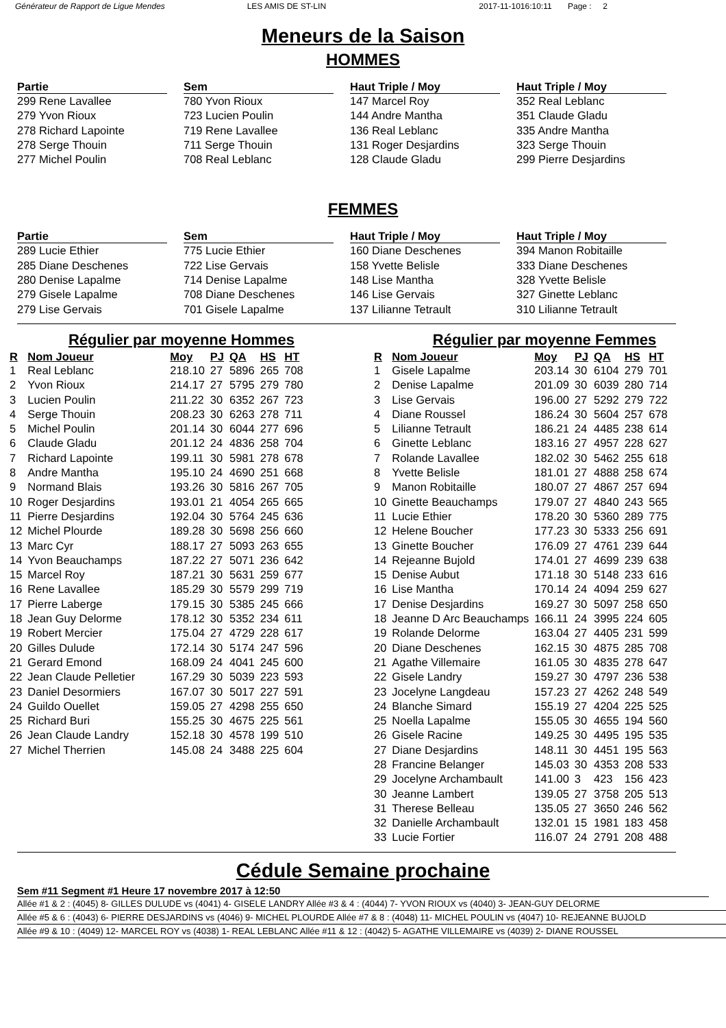Générateur de Rapport de Ligue Mendes LES AMIS DE ST-LIN 2017-11-1016:10:11 Page : 2
Meneurs de la Saison
HOMMES
| Partie |
| --- |
| 299 Rene Lavallee |
| 279 Yvon Rioux |
| 278 Richard Lapointe |
| 278 Serge Thouin |
| 277 Michel Poulin |
| Sem |
| --- |
| 780 Yvon Rioux |
| 723 Lucien Poulin |
| 719 Rene Lavallee |
| 711 Serge Thouin |
| 708 Real Leblanc |
| Haut Triple / Moy |
| --- |
| 147 Marcel Roy |
| 144 Andre Mantha |
| 136 Real Leblanc |
| 131 Roger Desjardins |
| 128 Claude Gladu |
| Haut Triple / Moy |
| --- |
| 352 Real Leblanc |
| 351 Claude Gladu |
| 335 Andre Mantha |
| 323 Serge Thouin |
| 299 Pierre Desjardins |
FEMMES
| Partie |
| --- |
| 289 Lucie Ethier |
| 285 Diane Deschenes |
| 280 Denise Lapalme |
| 279 Gisele Lapalme |
| 279 Lise Gervais |
| Sem |
| --- |
| 775 Lucie Ethier |
| 722 Lise Gervais |
| 714 Denise Lapalme |
| 708 Diane Deschenes |
| 701 Gisele Lapalme |
| Haut Triple / Moy |
| --- |
| 160 Diane Deschenes |
| 158 Yvette Belisle |
| 148 Lise Mantha |
| 146 Lise Gervais |
| 137 Lilianne Tetrault |
| Haut Triple / Moy |
| --- |
| 394 Manon Robitaille |
| 333 Diane Deschenes |
| 328 Yvette Belisle |
| 327 Ginette Leblanc |
| 310 Lilianne Tetrault |
Régulier par moyenne Hommes
| R | Nom Joueur | Moy | PJ | QA | HS | HT |
| --- | --- | --- | --- | --- | --- | --- |
| 1 | Real Leblanc | 218.10 | 27 | 5896 | 265 | 708 |
| 2 | Yvon Rioux | 214.17 | 27 | 5795 | 279 | 780 |
| 3 | Lucien Poulin | 211.22 | 30 | 6352 | 267 | 723 |
| 4 | Serge Thouin | 208.23 | 30 | 6263 | 278 | 711 |
| 5 | Michel Poulin | 201.14 | 30 | 6044 | 277 | 696 |
| 6 | Claude Gladu | 201.12 | 24 | 4836 | 258 | 704 |
| 7 | Richard Lapointe | 199.11 | 30 | 5981 | 278 | 678 |
| 8 | Andre Mantha | 195.10 | 24 | 4690 | 251 | 668 |
| 9 | Normand Blais | 193.26 | 30 | 5816 | 267 | 705 |
| 10 | Roger Desjardins | 193.01 | 21 | 4054 | 265 | 665 |
| 11 | Pierre Desjardins | 192.04 | 30 | 5764 | 245 | 636 |
| 12 | Michel Plourde | 189.28 | 30 | 5698 | 256 | 660 |
| 13 | Marc Cyr | 188.17 | 27 | 5093 | 263 | 655 |
| 14 | Yvon Beauchamps | 187.22 | 27 | 5071 | 236 | 642 |
| 15 | Marcel Roy | 187.21 | 30 | 5631 | 259 | 677 |
| 16 | Rene Lavallee | 185.29 | 30 | 5579 | 299 | 719 |
| 17 | Pierre Laberge | 179.15 | 30 | 5385 | 245 | 666 |
| 18 | Jean Guy Delorme | 178.12 | 30 | 5352 | 234 | 611 |
| 19 | Robert Mercier | 175.04 | 27 | 4729 | 228 | 617 |
| 20 | Gilles Dulude | 172.14 | 30 | 5174 | 247 | 596 |
| 21 | Gerard Emond | 168.09 | 24 | 4041 | 245 | 600 |
| 22 | Jean Claude Pelletier | 167.29 | 30 | 5039 | 223 | 593 |
| 23 | Daniel Desormiers | 167.07 | 30 | 5017 | 227 | 591 |
| 24 | Guildo Ouellet | 159.05 | 27 | 4298 | 255 | 650 |
| 25 | Richard Buri | 155.25 | 30 | 4675 | 225 | 561 |
| 26 | Jean Claude Landry | 152.18 | 30 | 4578 | 199 | 510 |
| 27 | Michel Therrien | 145.08 | 24 | 3488 | 225 | 604 |
Régulier par moyenne Femmes
| R | Nom Joueur | Moy | PJ | QA | HS | HT |
| --- | --- | --- | --- | --- | --- | --- |
| 1 | Gisele Lapalme | 203.14 | 30 | 6104 | 279 | 701 |
| 2 | Denise Lapalme | 201.09 | 30 | 6039 | 280 | 714 |
| 3 | Lise Gervais | 196.00 | 27 | 5292 | 279 | 722 |
| 4 | Diane Roussel | 186.24 | 30 | 5604 | 257 | 678 |
| 5 | Lilianne Tetrault | 186.21 | 24 | 4485 | 238 | 614 |
| 6 | Ginette Leblanc | 183.16 | 27 | 4957 | 228 | 627 |
| 7 | Rolande Lavallee | 182.02 | 30 | 5462 | 255 | 618 |
| 8 | Yvette Belisle | 181.01 | 27 | 4888 | 258 | 674 |
| 9 | Manon Robitaille | 180.07 | 27 | 4867 | 257 | 694 |
| 10 | Ginette Beauchamps | 179.07 | 27 | 4840 | 243 | 565 |
| 11 | Lucie Ethier | 178.20 | 30 | 5360 | 289 | 775 |
| 12 | Helene Boucher | 177.23 | 30 | 5333 | 256 | 691 |
| 13 | Ginette Boucher | 176.09 | 27 | 4761 | 239 | 644 |
| 14 | Rejeanne Bujold | 174.01 | 27 | 4699 | 239 | 638 |
| 15 | Denise Aubut | 171.18 | 30 | 5148 | 233 | 616 |
| 16 | Lise Mantha | 170.14 | 24 | 4094 | 259 | 627 |
| 17 | Denise Desjardins | 169.27 | 30 | 5097 | 258 | 650 |
| 18 | Jeanne D Arc Beauchamps | 166.11 | 24 | 3995 | 224 | 605 |
| 19 | Rolande Delorme | 163.04 | 27 | 4405 | 231 | 599 |
| 20 | Diane Deschenes | 162.15 | 30 | 4875 | 285 | 708 |
| 21 | Agathe Villemaire | 161.05 | 30 | 4835 | 278 | 647 |
| 22 | Gisele Landry | 159.27 | 30 | 4797 | 236 | 538 |
| 23 | Jocelyne Langdeau | 157.23 | 27 | 4262 | 248 | 549 |
| 24 | Blanche Simard | 155.19 | 27 | 4204 | 225 | 525 |
| 25 | Noella Lapalme | 155.05 | 30 | 4655 | 194 | 560 |
| 26 | Gisele Racine | 149.25 | 30 | 4495 | 195 | 535 |
| 27 | Diane Desjardins | 148.11 | 30 | 4451 | 195 | 563 |
| 28 | Francine Belanger | 145.03 | 30 | 4353 | 208 | 533 |
| 29 | Jocelyne Archambault | 141.00 | 3 | 423 | 156 | 423 |
| 30 | Jeanne Lambert | 139.05 | 27 | 3758 | 205 | 513 |
| 31 | Therese Belleau | 135.05 | 27 | 3650 | 246 | 562 |
| 32 | Danielle Archambault | 132.01 | 15 | 1981 | 183 | 458 |
| 33 | Lucie Fortier | 116.07 | 24 | 2791 | 208 | 488 |
Cédule Semaine prochaine
Sem #11 Segment #1 Heure 17 novembre 2017 à 12:50
Allée #1 & 2 : (4045) 8- GILLES DULUDE vs (4041) 4- GISELE LANDRY Allée #3 & 4 : (4044) 7- YVON RIOUX vs (4040) 3- JEAN-GUY DELORME
Allée #5 & 6 : (4043) 6- PIERRE DESJARDINS vs (4046) 9- MICHEL PLOURDE Allée #7 & 8 : (4048) 11- MICHEL POULIN vs (4047) 10- REJEANNE BUJOLD
Allée #9 & 10 : (4049) 12- MARCEL ROY vs (4038) 1- REAL LEBLANC Allée #11 & 12 : (4042) 5- AGATHE VILLEMAIRE vs (4039) 2- DIANE ROUSSEL